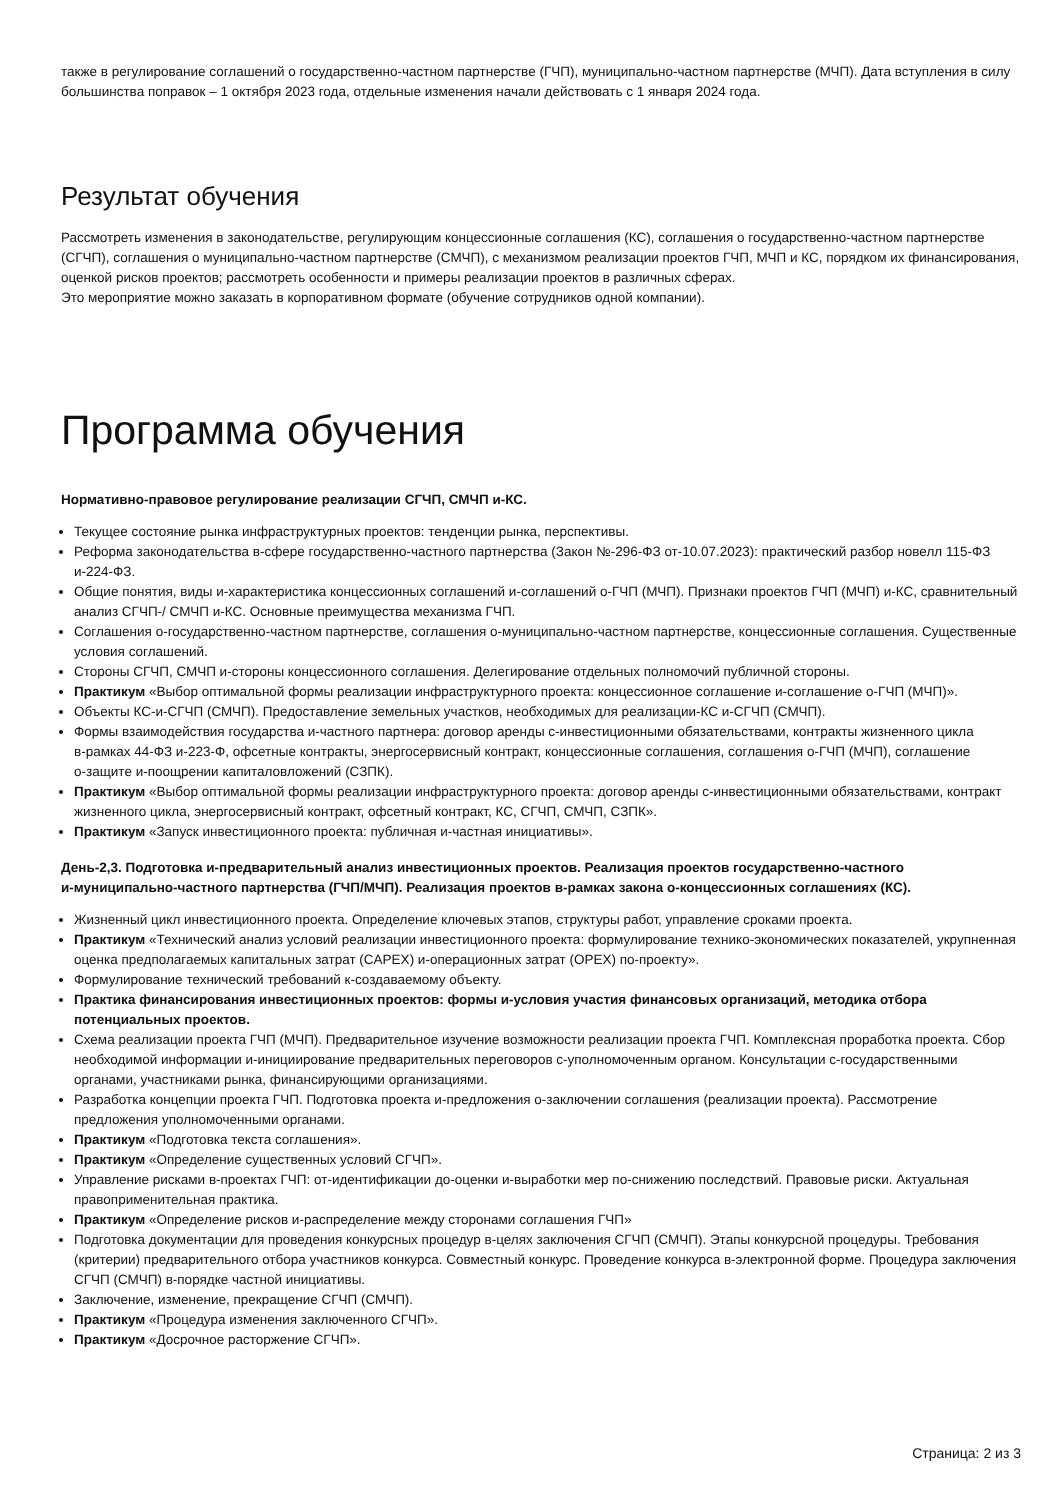также в регулирование соглашений о государственно-частном партнерстве (ГЧП), муниципально-частном партнерстве (МЧП). Дата вступления в силу большинства поправок – 1 октября 2023 года, отдельные изменения начали действовать с 1 января 2024 года.
Результат обучения
Рассмотреть изменения в законодательстве, регулирующим концессионные соглашения (КС), соглашения о государственно-частном партнерстве (СГЧП), соглашения о муниципально-частном партнерстве (СМЧП), с механизмом реализации проектов ГЧП, МЧП и КС, порядком их финансирования, оценкой рисков проектов; рассмотреть особенности и примеры реализации проектов в различных сферах.
Это мероприятие можно заказать в корпоративном формате (обучение сотрудников одной компании).
Программа обучения
Нормативно-правовое регулирование реализации СГЧП, СМЧП и‑КС.
Текущее состояние рынка инфраструктурных проектов: тенденции рынка, перспективы.
Реформа законодательства в‑сфере государственно-частного партнерства (Закон №‑296-ФЗ от‑10.07.2023): практический разбор новелл 115-ФЗ и‑224-ФЗ.
Общие понятия, виды и‑характеристика концессионных соглашений и‑соглашений о‑ГЧП (МЧП). Признаки проектов ГЧП (МЧП) и‑КС, сравнительный анализ СГЧП‑/ СМЧП и‑КС. Основные преимущества механизма ГЧП.
Соглашения о‑государственно-частном партнерстве, соглашения о‑муниципально-частном партнерстве, концессионные соглашения. Существенные условия соглашений.
Стороны СГЧП, СМЧП и‑стороны концессионного соглашения. Делегирование отдельных полномочий публичной стороны.
Практикум «Выбор оптимальной формы реализации инфраструктурного проекта: концессионное соглашение и‑соглашение о‑ГЧП (МЧП)».
Объекты КС‑и‑СГЧП (СМЧП). Предоставление земельных участков, необходимых для реализации‑КС и‑СГЧП (СМЧП).
Формы взаимодействия государства и‑частного партнера: договор аренды с‑инвестиционными обязательствами, контракты жизненного цикла в‑рамках 44-ФЗ и‑223-Ф, офсетные контракты, энергосервисный контракт, концессионные соглашения, соглашения о‑ГЧП (МЧП), соглашение о‑защите и‑поощрении капиталовложений (СЗПК).
Практикум «Выбор оптимальной формы реализации инфраструктурного проекта: договор аренды с‑инвестиционными обязательствами, контракт жизненного цикла, энергосервисный контракт, офсетный контракт, КС, СГЧП, СМЧП, СЗПК».
Практикум «Запуск инвестиционного проекта: публичная и‑частная инициативы».
День‑2,3. Подготовка и‑предварительный анализ инвестиционных проектов. Реализация проектов государственно-частного и‑муниципально-частного партнерства (ГЧП/МЧП). Реализация проектов в‑рамках закона о‑концессионных соглашениях (КС).
Жизненный цикл инвестиционного проекта. Определение ключевых этапов, структуры работ, управление сроками проекта.
Практикум «Технический анализ условий реализации инвестиционного проекта: формулирование технико-экономических показателей, укрупненная оценка предполагаемых капитальных затрат (CAPEX) и‑операционных затрат (OPEX) по‑проекту».
Формулирование технический требований к‑создаваемому объекту.
Практика финансирования инвестиционных проектов: формы и‑условия участия финансовых организаций, методика отбора потенциальных проектов.
Схема реализации проекта ГЧП (МЧП). Предварительное изучение возможности реализации проекта ГЧП. Комплексная проработка проекта. Сбор необходимой информации и‑инициирование предварительных переговоров с‑уполномоченным органом. Консультации с‑государственными органами, участниками рынка, финансирующими организациями.
Разработка концепции проекта ГЧП. Подготовка проекта и‑предложения о‑заключении соглашения (реализации проекта). Рассмотрение предложения уполномоченными органами.
Практикум «Подготовка текста соглашения».
Практикум «Определение существенных условий СГЧП».
Управление рисками в‑проектах ГЧП: от‑идентификации до‑оценки и‑выработки мер по‑снижению последствий. Правовые риски. Актуальная правоприменительная практика.
Практикум «Определение рисков и‑распределение между сторонами соглашения ГЧП»
Подготовка документации для проведения конкурсных процедур в‑целях заключения СГЧП (СМЧП). Этапы конкурсной процедуры. Требования (критерии) предварительного отбора участников конкурса. Совместный конкурс. Проведение конкурса в‑электронной форме. Процедура заключения СГЧП (СМЧП) в‑порядке частной инициативы.
Заключение, изменение, прекращение СГЧП (СМЧП).
Практикум «Процедура изменения заключенного СГЧП».
Практикум «Досрочное расторжение СГЧП».
Страница: 2 из 3